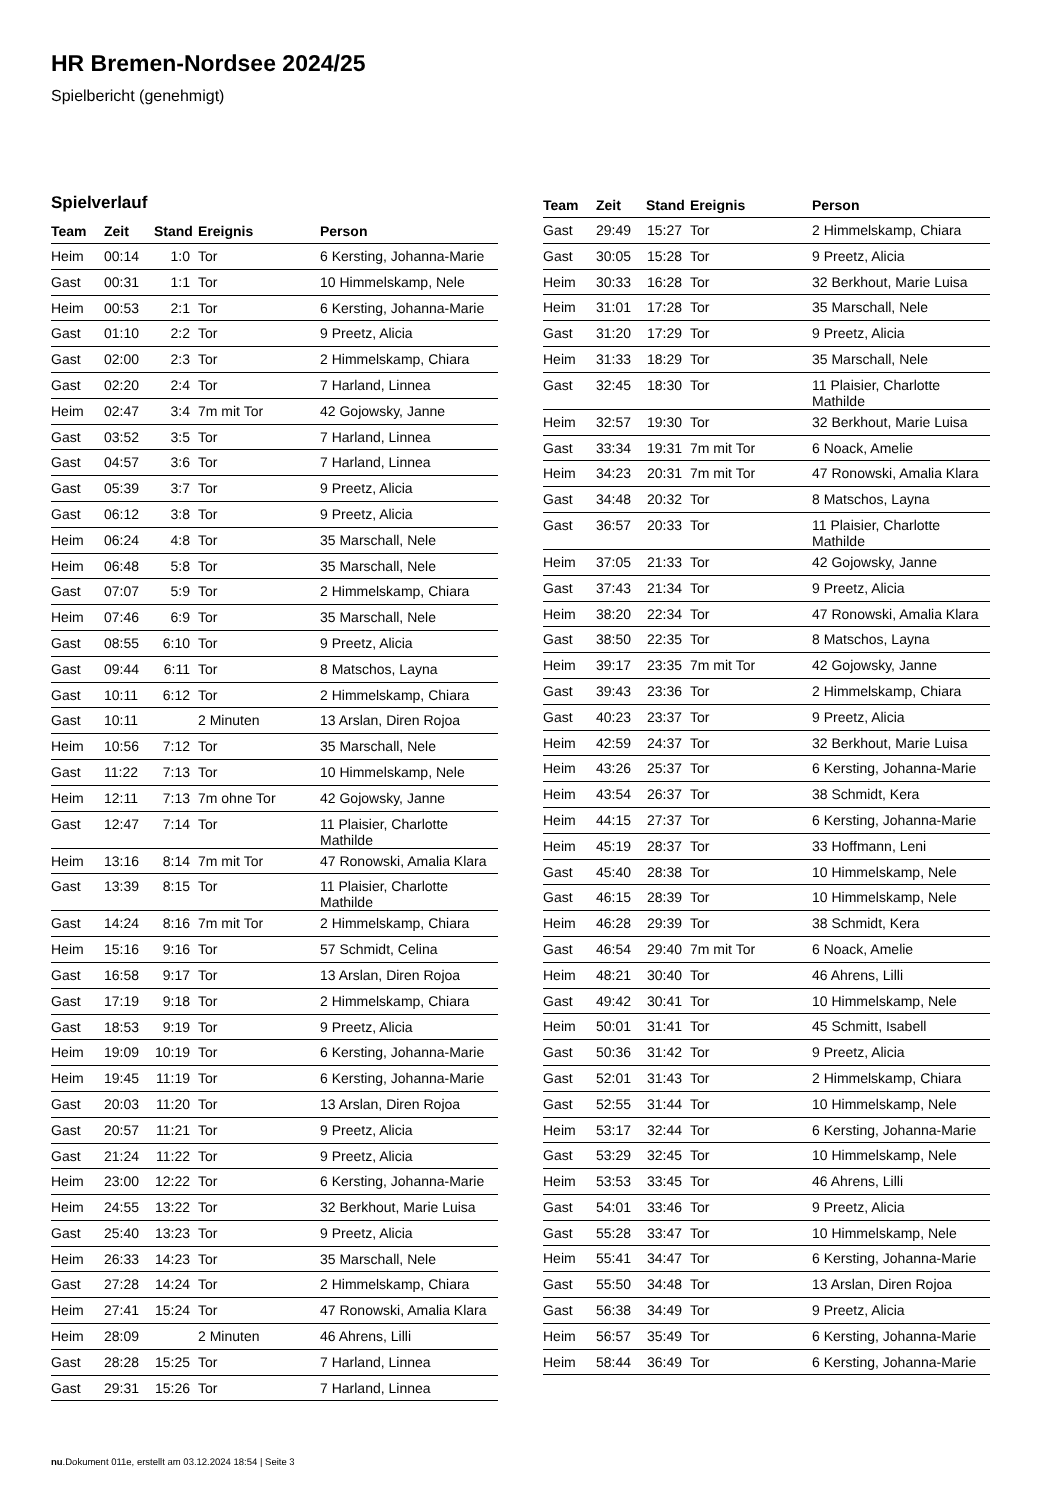HR Bremen-Nordsee 2024/25
Spielbericht (genehmigt)
Spielverlauf
| Team | Zeit | Stand | Ereignis | Person |
| --- | --- | --- | --- | --- |
| Heim | 00:14 | 1:0 | Tor | 6 Kersting, Johanna-Marie |
| Gast | 00:31 | 1:1 | Tor | 10 Himmelskamp, Nele |
| Heim | 00:53 | 2:1 | Tor | 6 Kersting, Johanna-Marie |
| Gast | 01:10 | 2:2 | Tor | 9 Preetz, Alicia |
| Gast | 02:00 | 2:3 | Tor | 2 Himmelskamp, Chiara |
| Gast | 02:20 | 2:4 | Tor | 7 Harland, Linnea |
| Heim | 02:47 | 3:4 | 7m mit Tor | 42 Gojowsky, Janne |
| Gast | 03:52 | 3:5 | Tor | 7 Harland, Linnea |
| Gast | 04:57 | 3:6 | Tor | 7 Harland, Linnea |
| Gast | 05:39 | 3:7 | Tor | 9 Preetz, Alicia |
| Gast | 06:12 | 3:8 | Tor | 9 Preetz, Alicia |
| Heim | 06:24 | 4:8 | Tor | 35 Marschall, Nele |
| Heim | 06:48 | 5:8 | Tor | 35 Marschall, Nele |
| Gast | 07:07 | 5:9 | Tor | 2 Himmelskamp, Chiara |
| Heim | 07:46 | 6:9 | Tor | 35 Marschall, Nele |
| Gast | 08:55 | 6:10 | Tor | 9 Preetz, Alicia |
| Gast | 09:44 | 6:11 | Tor | 8 Matschos, Layna |
| Gast | 10:11 | 6:12 | Tor | 2 Himmelskamp, Chiara |
| Gast | 10:11 | | 2 Minuten | 13 Arslan, Diren Rojoa |
| Heim | 10:56 | 7:12 | Tor | 35 Marschall, Nele |
| Gast | 11:22 | 7:13 | Tor | 10 Himmelskamp, Nele |
| Heim | 12:11 | 7:13 | 7m ohne Tor | 42 Gojowsky, Janne |
| Gast | 12:47 | 7:14 | Tor | 11 Plaisier, Charlotte Mathilde |
| Heim | 13:16 | 8:14 | 7m mit Tor | 47 Ronowski, Amalia Klara |
| Gast | 13:39 | 8:15 | Tor | 11 Plaisier, Charlotte Mathilde |
| Gast | 14:24 | 8:16 | 7m mit Tor | 2 Himmelskamp, Chiara |
| Heim | 15:16 | 9:16 | Tor | 57 Schmidt, Celina |
| Gast | 16:58 | 9:17 | Tor | 13 Arslan, Diren Rojoa |
| Gast | 17:19 | 9:18 | Tor | 2 Himmelskamp, Chiara |
| Gast | 18:53 | 9:19 | Tor | 9 Preetz, Alicia |
| Heim | 19:09 | 10:19 | Tor | 6 Kersting, Johanna-Marie |
| Heim | 19:45 | 11:19 | Tor | 6 Kersting, Johanna-Marie |
| Gast | 20:03 | 11:20 | Tor | 13 Arslan, Diren Rojoa |
| Gast | 20:57 | 11:21 | Tor | 9 Preetz, Alicia |
| Gast | 21:24 | 11:22 | Tor | 9 Preetz, Alicia |
| Heim | 23:00 | 12:22 | Tor | 6 Kersting, Johanna-Marie |
| Heim | 24:55 | 13:22 | Tor | 32 Berkhout, Marie Luisa |
| Gast | 25:40 | 13:23 | Tor | 9 Preetz, Alicia |
| Heim | 26:33 | 14:23 | Tor | 35 Marschall, Nele |
| Gast | 27:28 | 14:24 | Tor | 2 Himmelskamp, Chiara |
| Heim | 27:41 | 15:24 | Tor | 47 Ronowski, Amalia Klara |
| Heim | 28:09 | | 2 Minuten | 46 Ahrens, Lilli |
| Gast | 28:28 | 15:25 | Tor | 7 Harland, Linnea |
| Gast | 29:31 | 15:26 | Tor | 7 Harland, Linnea |
| Team | Zeit | Stand | Ereignis | Person |
| --- | --- | --- | --- | --- |
| Gast | 29:49 | 15:27 | Tor | 2 Himmelskamp, Chiara |
| Gast | 30:05 | 15:28 | Tor | 9 Preetz, Alicia |
| Heim | 30:33 | 16:28 | Tor | 32 Berkhout, Marie Luisa |
| Heim | 31:01 | 17:28 | Tor | 35 Marschall, Nele |
| Gast | 31:20 | 17:29 | Tor | 9 Preetz, Alicia |
| Heim | 31:33 | 18:29 | Tor | 35 Marschall, Nele |
| Gast | 32:45 | 18:30 | Tor | 11 Plaisier, Charlotte Mathilde |
| Heim | 32:57 | 19:30 | Tor | 32 Berkhout, Marie Luisa |
| Gast | 33:34 | 19:31 | 7m mit Tor | 6 Noack, Amelie |
| Heim | 34:23 | 20:31 | 7m mit Tor | 47 Ronowski, Amalia Klara |
| Gast | 34:48 | 20:32 | Tor | 8 Matschos, Layna |
| Gast | 36:57 | 20:33 | Tor | 11 Plaisier, Charlotte Mathilde |
| Heim | 37:05 | 21:33 | Tor | 42 Gojowsky, Janne |
| Gast | 37:43 | 21:34 | Tor | 9 Preetz, Alicia |
| Heim | 38:20 | 22:34 | Tor | 47 Ronowski, Amalia Klara |
| Gast | 38:50 | 22:35 | Tor | 8 Matschos, Layna |
| Heim | 39:17 | 23:35 | 7m mit Tor | 42 Gojowsky, Janne |
| Gast | 39:43 | 23:36 | Tor | 2 Himmelskamp, Chiara |
| Gast | 40:23 | 23:37 | Tor | 9 Preetz, Alicia |
| Heim | 42:59 | 24:37 | Tor | 32 Berkhout, Marie Luisa |
| Heim | 43:26 | 25:37 | Tor | 6 Kersting, Johanna-Marie |
| Heim | 43:54 | 26:37 | Tor | 38 Schmidt, Kera |
| Heim | 44:15 | 27:37 | Tor | 6 Kersting, Johanna-Marie |
| Heim | 45:19 | 28:37 | Tor | 33 Hoffmann, Leni |
| Gast | 45:40 | 28:38 | Tor | 10 Himmelskamp, Nele |
| Gast | 46:15 | 28:39 | Tor | 10 Himmelskamp, Nele |
| Heim | 46:28 | 29:39 | Tor | 38 Schmidt, Kera |
| Gast | 46:54 | 29:40 | 7m mit Tor | 6 Noack, Amelie |
| Heim | 48:21 | 30:40 | Tor | 46 Ahrens, Lilli |
| Gast | 49:42 | 30:41 | Tor | 10 Himmelskamp, Nele |
| Heim | 50:01 | 31:41 | Tor | 45 Schmitt, Isabell |
| Gast | 50:36 | 31:42 | Tor | 9 Preetz, Alicia |
| Gast | 52:01 | 31:43 | Tor | 2 Himmelskamp, Chiara |
| Gast | 52:55 | 31:44 | Tor | 10 Himmelskamp, Nele |
| Heim | 53:17 | 32:44 | Tor | 6 Kersting, Johanna-Marie |
| Gast | 53:29 | 32:45 | Tor | 10 Himmelskamp, Nele |
| Heim | 53:53 | 33:45 | Tor | 46 Ahrens, Lilli |
| Gast | 54:01 | 33:46 | Tor | 9 Preetz, Alicia |
| Gast | 55:28 | 33:47 | Tor | 10 Himmelskamp, Nele |
| Heim | 55:41 | 34:47 | Tor | 6 Kersting, Johanna-Marie |
| Gast | 55:50 | 34:48 | Tor | 13 Arslan, Diren Rojoa |
| Gast | 56:38 | 34:49 | Tor | 9 Preetz, Alicia |
| Heim | 56:57 | 35:49 | Tor | 6 Kersting, Johanna-Marie |
| Heim | 58:44 | 36:49 | Tor | 6 Kersting, Johanna-Marie |
nu.Dokument 011e, erstellt am 03.12.2024 18:54 | Seite 3